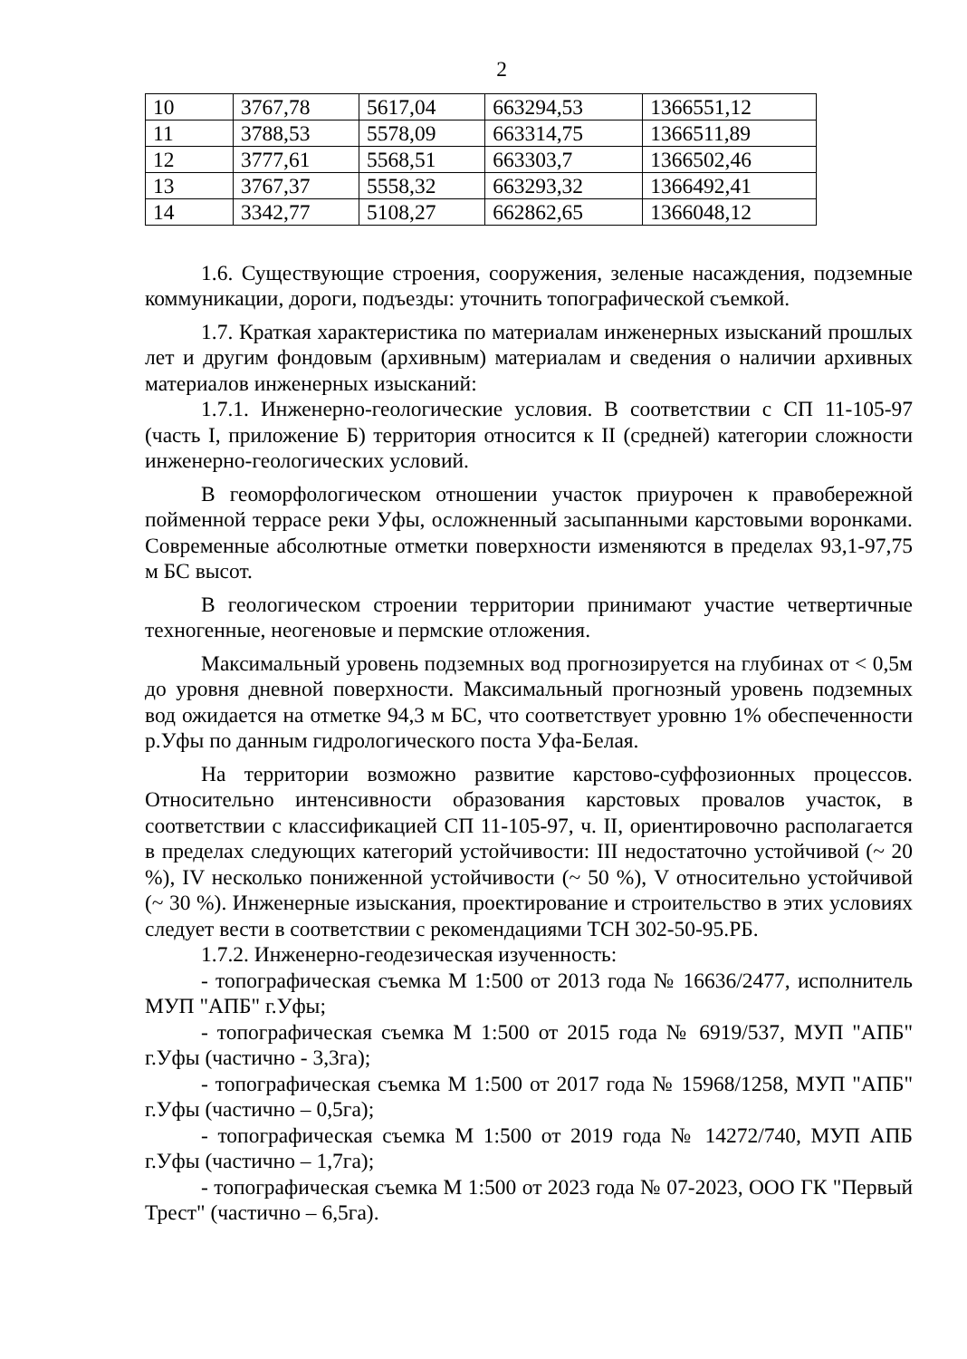2
| 10 | 3767,78 | 5617,04 | 663294,53 | 1366551,12 |
| 11 | 3788,53 | 5578,09 | 663314,75 | 1366511,89 |
| 12 | 3777,61 | 5568,51 | 663303,7 | 1366502,46 |
| 13 | 3767,37 | 5558,32 | 663293,32 | 1366492,41 |
| 14 | 3342,77 | 5108,27 | 662862,65 | 1366048,12 |
1.6. Существующие строения, сооружения, зеленые насаждения, подземные коммуникации, дороги, подъезды: уточнить топографической съемкой.
1.7. Краткая характеристика по материалам инженерных изысканий прошлых лет и другим фондовым (архивным) материалам и сведения о наличии архивных материалов инженерных изысканий:
1.7.1. Инженерно-геологические условия. В соответствии с СП 11-105-97 (часть I, приложение Б) территория относится к II (средней) категории сложности инженерно-геологических условий.
В геоморфологическом отношении участок приурочен к правобережной пойменной террасе реки Уфы, осложненный засыпанными карстовыми воронками. Современные абсолютные отметки поверхности изменяются в пределах 93,1-97,75 м БС высот.
В геологическом строении территории принимают участие четвертичные техногенные, неогеновые и пермские отложения.
Максимальный уровень подземных вод прогнозируется на глубинах от < 0,5м до уровня дневной поверхности. Максимальный прогнозный уровень подземных вод ожидается на отметке 94,3 м БС, что соответствует уровню 1% обеспеченности р.Уфы по данным гидрологического поста Уфа-Белая.
На территории возможно развитие карстово-суффозионных процессов. Относительно интенсивности образования карстовых провалов участок, в соответствии с классификацией СП 11-105-97, ч. II, ориентировочно располагается в пределах следующих категорий устойчивости: III недостаточно устойчивой (~ 20 %), IV несколько пониженной устойчивости (~ 50 %), V относительно устойчивой (~ 30 %). Инженерные изыскания, проектирование и строительство в этих условиях следует вести в соответствии с рекомендациями ТСН 302-50-95.РБ.
1.7.2. Инженерно-геодезическая изученность:
- топографическая съемка М 1:500 от 2013 года № 16636/2477, исполнитель МУП "АПБ" г.Уфы;
- топографическая съемка М 1:500 от 2015 года № 6919/537, МУП "АПБ" г.Уфы (частично - 3,3га);
- топографическая съемка М 1:500 от 2017 года № 15968/1258, МУП "АПБ" г.Уфы (частично – 0,5га);
- топографическая съемка М 1:500 от 2019 года № 14272/740, МУП АПБ г.Уфы (частично – 1,7га);
- топографическая съемка М 1:500 от 2023 года № 07-2023, ООО ГК "Первый Трест" (частично – 6,5га).